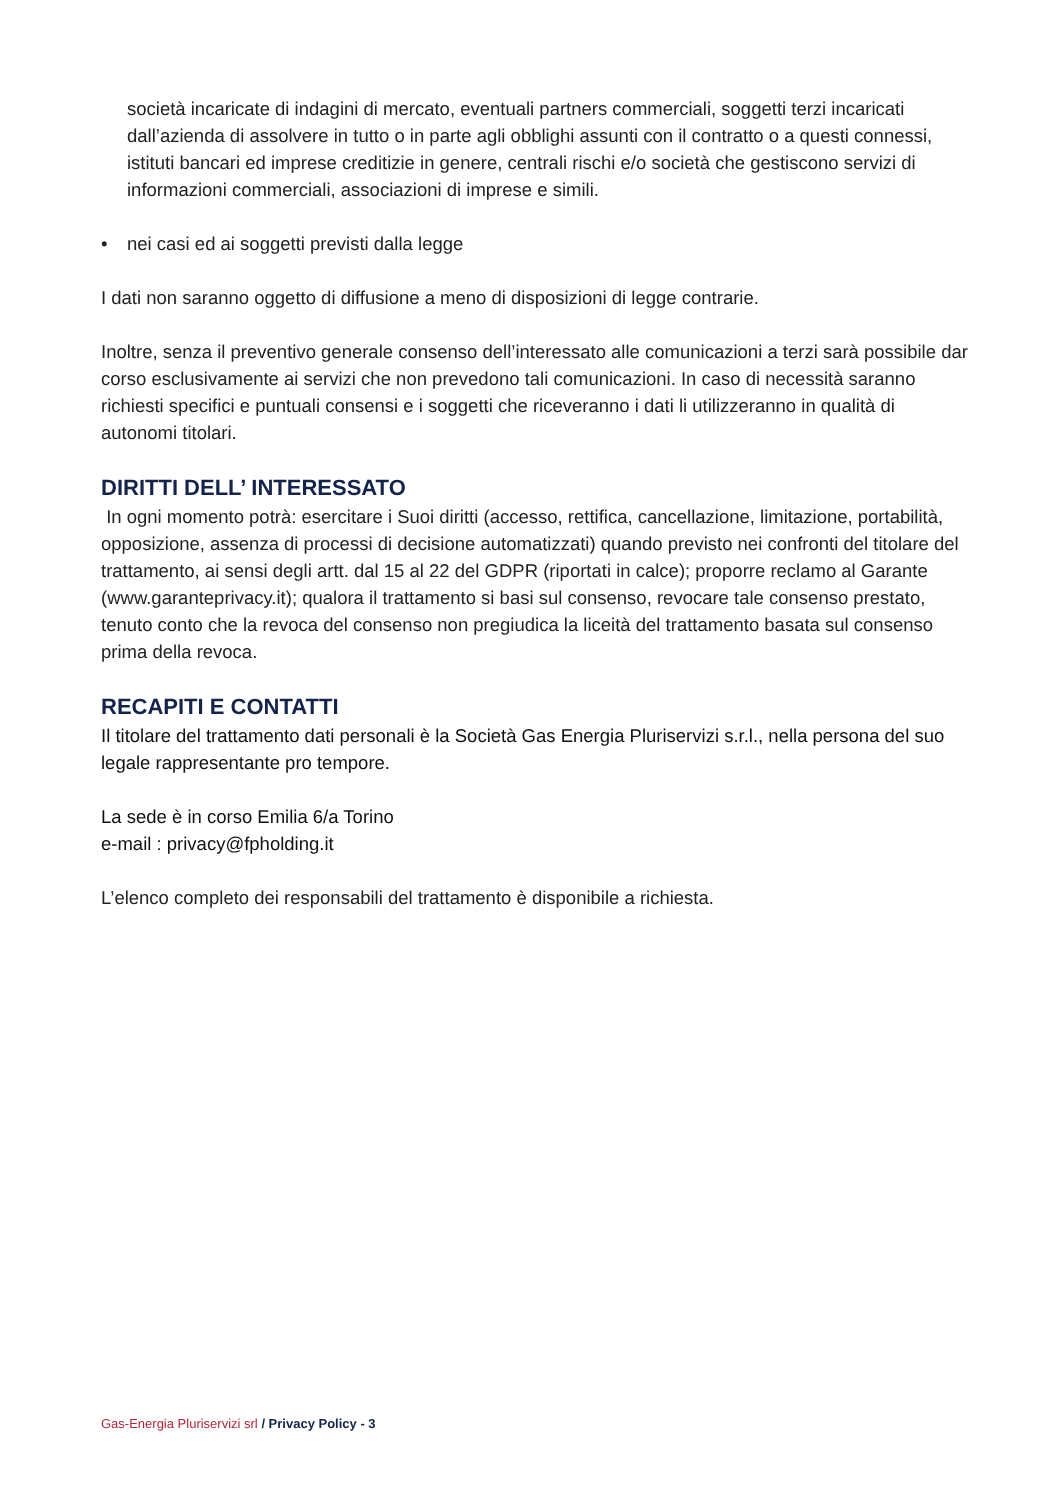società incaricate di indagini di mercato, eventuali partners commerciali, soggetti terzi incaricati dall’azienda di assolvere in tutto o in parte agli obblighi assunti con il contratto o a questi connessi, istituti bancari ed imprese creditizie in genere, centrali rischi e/o società che gestiscono servizi di informazioni commerciali, associazioni di imprese e simili.
• nei casi ed ai soggetti previsti dalla legge
I dati non saranno oggetto di diffusione a meno di disposizioni di legge contrarie.
Inoltre, senza il preventivo generale consenso dell’interessato alle comunicazioni a terzi sarà possibile dar corso esclusivamente ai servizi che non prevedono tali comunicazioni. In caso di necessità saranno richiesti specifici e puntuali consensi e i soggetti che riceveranno i dati li utilizzeranno in qualità di autonomi titolari.
DIRITTI DELL’ INTERESSATO
In ogni momento potrà: esercitare i Suoi diritti (accesso, rettifica, cancellazione, limitazione, portabilità, opposizione, assenza di processi di decisione automatizzati) quando previsto nei confronti del titolare del trattamento, ai sensi degli artt. dal 15 al 22 del GDPR (riportati in calce); proporre reclamo al Garante (www.garanteprivacy.it); qualora il trattamento si basi sul consenso, revocare tale consenso prestato, tenuto conto che la revoca del consenso non pregiudica la liceità del trattamento basata sul consenso prima della revoca.
RECAPITI E CONTATTI
Il titolare del trattamento dati personali è la Società Gas Energia Pluriservizi s.r.l., nella persona del suo legale rappresentante pro tempore.
La sede è in corso Emilia 6/a Torino
e-mail : privacy@fpholding.it
L’elenco completo dei responsabili del trattamento è disponibile a richiesta.
Gas-Energia Pluriservizi srl / Privacy Policy - 3